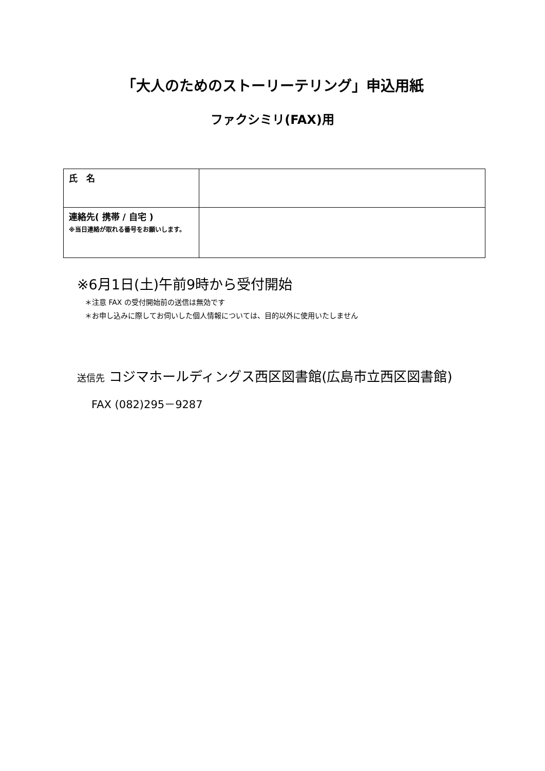「大人のためのストーリーテリング」申込用紙
ファクシミリ(FAX)用
| 氏 名 | |
| 連絡先( 携帯 / 自宅 ) ※当日連絡が取れる番号をお願いします。 | |
※6月1日(土)午前9時から受付開始
＊注意 FAX の受付開始前の送信は無効です
＊お申し込みに際してお伺いした個人情報については、目的以外に使用いたしません
送信先 コジマホールディングス西区図書館(広島市立西区図書館)
FAX (082)295－9287